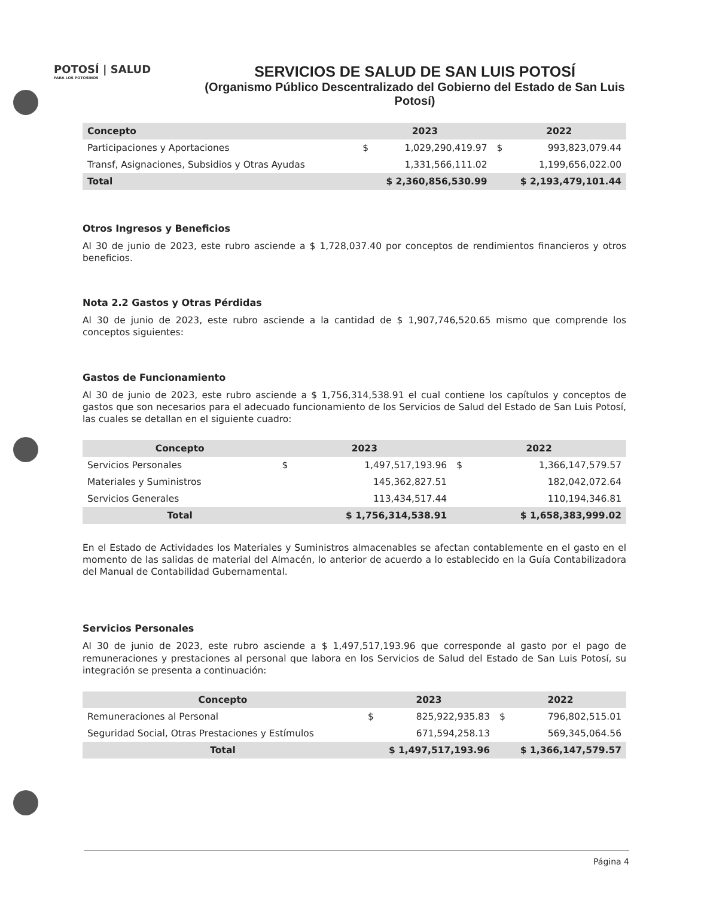POTOSÍ | SALUD
PARA LOS POTOSINOS
SERVICIOS DE SALUD DE SAN LUIS POTOSÍ
(Organismo Público Descentralizado del Gobierno del Estado de San Luis Potosí)
| Concepto | 2023 | | 2022 | |
| --- | --- | --- | --- | --- |
| Participaciones y Aportaciones | $ | 1,029,290,419.97 | $ | 993,823,079.44 |
| Transf, Asignaciones, Subsidios y Otras Ayudas | | 1,331,566,111.02 | | 1,199,656,022.00 |
| Total | $ 2,360,856,530.99 | | $ 2,193,479,101.44 | |
Otros Ingresos y Beneficios
Al 30 de junio de 2023, este rubro asciende a $ 1,728,037.40 por conceptos de rendimientos financieros y otros beneficios.
Nota 2.2 Gastos y Otras Pérdidas
Al 30 de junio de 2023, este rubro asciende a la cantidad de $ 1,907,746,520.65 mismo que comprende los conceptos siguientes:
Gastos de Funcionamiento
Al 30 de junio de 2023, este rubro asciende a $ 1,756,314,538.91 el cual contiene los capítulos y conceptos de gastos que son necesarios para el adecuado funcionamiento de los Servicios de Salud del Estado de San Luis Potosí, las cuales se detallan en el siguiente cuadro:
| Concepto | 2023 | | 2022 | |
| --- | --- | --- | --- | --- |
| Servicios Personales | $ | 1,497,517,193.96 | $ | 1,366,147,579.57 |
| Materiales y Suministros | | 145,362,827.51 | | 182,042,072.64 |
| Servicios Generales | | 113,434,517.44 | | 110,194,346.81 |
| Total | $ 1,756,314,538.91 | | $ 1,658,383,999.02 | |
En el Estado de Actividades los Materiales y Suministros almacenables se afectan contablemente en el gasto en el momento de las salidas de material del Almacén, lo anterior de acuerdo a lo establecido en la Guía Contabilizadora del Manual de Contabilidad Gubernamental.
Servicios Personales
Al 30 de junio de 2023, este rubro asciende a $ 1,497,517,193.96 que corresponde al gasto por el pago de remuneraciones y prestaciones al personal que labora en los Servicios de Salud del Estado de San Luis Potosí, su integración se presenta a continuación:
| Concepto | 2023 | | 2022 | |
| --- | --- | --- | --- | --- |
| Remuneraciones al Personal | $ | 825,922,935.83 | $ | 796,802,515.01 |
| Seguridad Social, Otras Prestaciones y Estímulos | | 671,594,258.13 | | 569,345,064.56 |
| Total | $ 1,497,517,193.96 | | $ 1,366,147,579.57 | |
Página 4